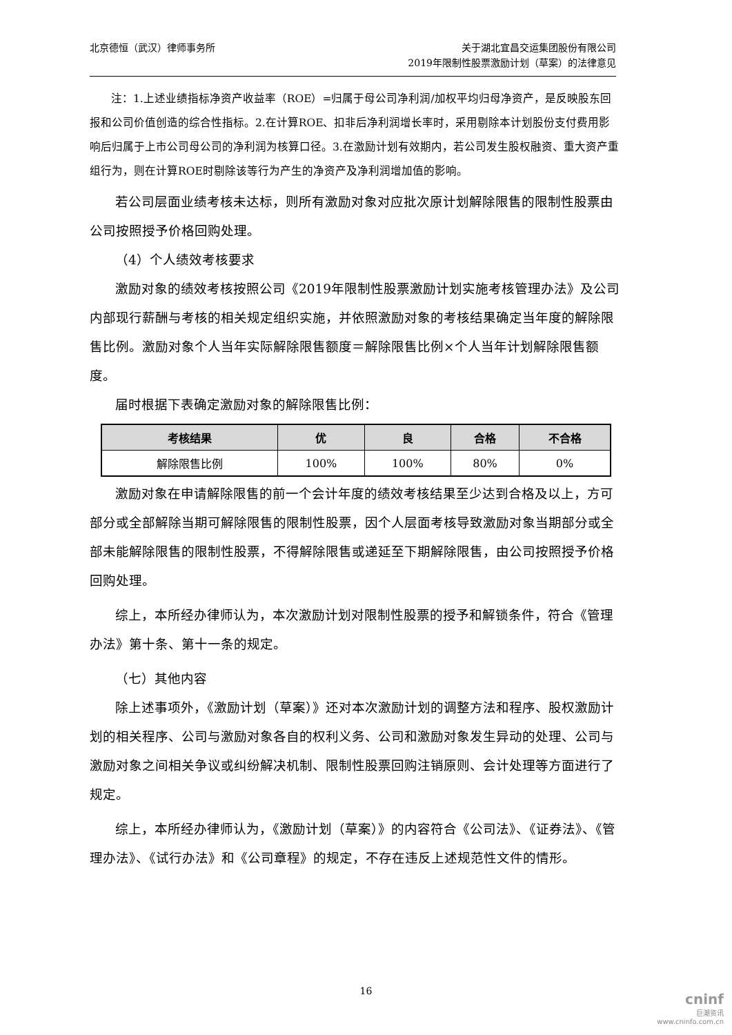北京德恒（武汉）律师事务所 关于湖北宜昌交运集团股份有限公司
2019年限制性股票激励计划（草案）的法律意见
注：1.上述业绩指标净资产收益率（ROE）=归属于母公司净利润/加权平均归母净资产，是反映股东回报和公司价值创造的综合性指标。2.在计算ROE、扣非后净利润增长率时，采用剔除本计划股份支付费用影响后归属于上市公司母公司的净利润为核算口径。3.在激励计划有效期内，若公司发生股权融资、重大资产重组行为，则在计算ROE时剔除该等行为产生的净资产及净利润增加值的影响。
若公司层面业绩考核未达标，则所有激励对象对应批次原计划解除限售的限制性股票由公司按照授予价格回购处理。
（4）个人绩效考核要求
激励对象的绩效考核按照公司《2019年限制性股票激励计划实施考核管理办法》及公司内部现行薪酬与考核的相关规定组织实施，并依照激励对象的考核结果确定当年度的解除限售比例。激励对象个人当年实际解除限售额度＝解除限售比例×个人当年计划解除限售额度。
届时根据下表确定激励对象的解除限售比例：
| 考核结果 | 优 | 良 | 合格 | 不合格 |
| --- | --- | --- | --- | --- |
| 解除限售比例 | 100% | 100% | 80% | 0% |
激励对象在申请解除限售的前一个会计年度的绩效考核结果至少达到合格及以上，方可部分或全部解除当期可解除限售的限制性股票，因个人层面考核导致激励对象当期部分或全部未能解除限售的限制性股票，不得解除限售或递延至下期解除限售，由公司按照授予价格回购处理。
综上，本所经办律师认为，本次激励计划对限制性股票的授予和解锁条件，符合《管理办法》第十条、第十一条的规定。
（七）其他内容
除上述事项外，《激励计划（草案）》还对本次激励计划的调整方法和程序、股权激励计划的相关程序、公司与激励对象各自的权利义务、公司和激励对象发生异动的处理、公司与激励对象之间相关争议或纠纷解决机制、限制性股票回购注销原则、会计处理等方面进行了规定。
综上，本所经办律师认为，《激励计划（草案）》的内容符合《公司法》、《证券法》、《管理办法》、《试行办法》和《公司章程》的规定，不存在违反上述规范性文件的情形。
16
cninf
巨潮资讯
www.cninfo.com.cn